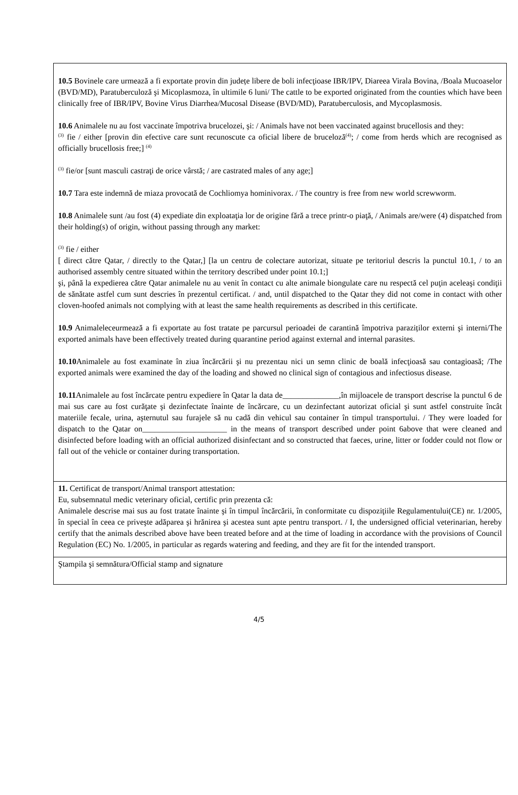10.5 Bovinele care urmează a fi exportate provin din județe libere de boli infecţioase IBR/IPV, Diareea Virala Bovina, /Boala Mucoaselor (BVD/MD), Paratuberculoză şi Micoplasmoza, în ultimile 6 luni/ The cattle to be exported originated from the counties which have been clinically free of IBR/IPV, Bovine Virus Diarrhea/Mucosal Disease (BVD/MD), Paratuberculosis, and Mycoplasmosis.
10.6 Animalele nu au fost vaccinate împotriva brucelozei, şi: / Animals have not been vaccinated against brucellosis and they:
<sup>(3)</sup> fie / either [provin din efective care sunt recunoscute ca oficial libere de bruceloză<sup>(4)</sup>; / come from herds which are recognised as officially brucellosis free;] <sup>(4)</sup>
<sup>(3)</sup> fie/or [sunt masculi castraţi de orice vârstă; / are castrated males of any age;]
10.7 Tara este indemnă de miaza provocată de Cochliomya hominivorax. / The country is free from new world screwworm.
10.8 Animalele sunt /au fost (4) expediate din exploataţia lor de origine fără a trece printr-o piaţă, / Animals are/were (4) dispatched from their holding(s) of origin, without passing through any market:
<sup>(3)</sup> fie / either
[ direct către Qatar, / directly to the Qatar,] [la un centru de colectare autorizat, situate pe teritoriul descris la punctul 10.1, / to an authorised assembly centre situated within the territory described under point 10.1;]
şi, până la expedierea către Qatar animalele nu au venit în contact cu alte animale biongulate care nu respectă cel puţin aceleaşi condiţii de sănătate astfel cum sunt descries în prezentul certificat. / and, until dispatched to the Qatar they did not come in contact with other cloven-hoofed animals not complying with at least the same health requirements as described in this certificate.
10.9 Animaleleceurmează a fi exportate au fost tratate pe parcursul perioadei de carantină împotriva paraziților externi şi interni/The exported animals have been effectively treated during quarantine period against external and internal parasites.
10.10 Animalele au fost examinate în ziua încărcării şi nu prezentau nici un semn clinic de boală infecţioasă sau contagioasă; /The exported animals were examined the day of the loading and showed no clinical sign of contagious and infectiosus disease.
10.11 Animalele au fost încărcate pentru expediere în Qatar la data de______________,în mijloacele de transport descrise la punctul 6 de mai sus care au fost curăţate şi dezinfectate înainte de încărcare, cu un dezinfectant autorizat oficial şi sunt astfel construite încât materiile fecale, urina, aşternutul sau furajele să nu cadă din vehicul sau container în timpul transportului. / They were loaded for dispatch to the Qatar on_____________________ in the means of transport described under point 6above that were cleaned and disinfected before loading with an official authorized disinfectant and so constructed that faeces, urine, litter or fodder could not flow or fall out of the vehicle or container during transportation.
11. Certificat de transport/Animal transport attestation:
Eu, subsemnatul medic veterinary oficial, certific prin prezenta că:
Animalele descrise mai sus au fost tratate înainte şi în timpul încărcării, în conformitate cu dispoziţiile Regulamentului(CE) nr. 1/2005, în special în ceea ce priveşte adăparea şi hrănirea şi acestea sunt apte pentru transport. / I, the undersigned official veterinarian, hereby certify that the animals described above have been treated before and at the time of loading in accordance with the provisions of Council Regulation (EC) No. 1/2005, in particular as regards watering and feeding, and they are fit for the intended transport.
Ştampila şi semnătura/Official stamp and signature
4/5